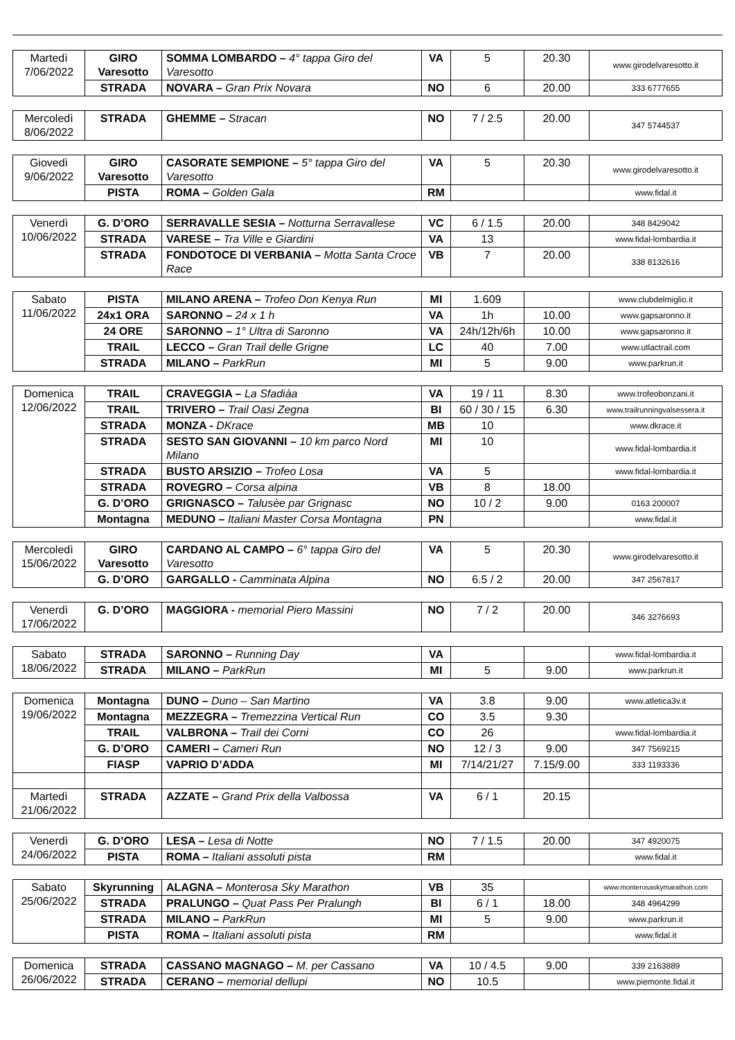| Martedì 7/06/2022 | GIRO Varesotto | SOMMA LOMBARDO – 4° tappa Giro del Varesotto | VA | 5 | 20.30 | www.girodelvaresotto.it |
| | STRADA | NOVARA – Gran Prix Novara | NO | 6 | 20.00 | 333 6777655 |
| Mercoledì 8/06/2022 | STRADA | GHEMME – Stracan | NO | 7 / 2.5 | 20.00 | 347 5744537 |
| Giovedì 9/06/2022 | GIRO Varesotto | CASORATE SEMPIONE – 5° tappa Giro del Varesotto | VA | 5 | 20.30 | www.girodelvaresotto.it |
| | PISTA | ROMA – Golden Gala | RM | | | www.fidal.it |
| Venerdì 10/06/2022 | G. D’ORO | SERRAVALLE SESIA – Notturna Serravallese | VC | 6 / 1.5 | 20.00 | 348 8429042 |
| | STRADA | VARESE – Tra Ville e Giardini | VA | 13 | | www.fidal-lombardia.it |
| | STRADA | FONDOTOCE DI VERBANIA – Motta Santa Croce Race | VB | 7 | 20.00 | 338 8132616 |
| Sabato 11/06/2022 | PISTA | MILANO ARENA – Trofeo Don Kenya Run | MI | 1.609 | | www.clubdelmiglio.it |
| | 24x1 ORA | SARONNO – 24 x 1 h | VA | 1h | 10.00 | www.gapsaronno.it |
| | 24 ORE | SARONNO – 1° Ultra di Saronno | VA | 24h/12h/6h | 10.00 | www.gapsaronno.it |
| | TRAIL | LECCO – Gran Trail delle Grigne | LC | 40 | 7.00 | www.utlactrail.com |
| | STRADA | MILANO – ParkRun | MI | 5 | 9.00 | www.parkrun.it |
| Domenica 12/06/2022 | TRAIL | CRAVEGGIA – La Sfadiàa | VA | 19 / 11 | 8.30 | www.trofeobonzani.it |
| | TRAIL | TRIVERO – Trail Oasi Zegna | BI | 60 / 30 / 15 | 6.30 | www.trailrunningvalsessera.it |
| | STRADA | MONZA - DKrace | MB | 10 | | www.dkrace.it |
| | STRADA | SESTO SAN GIOVANNI – 10 km parco Nord Milano | MI | 10 | | www.fidal-lombardia.it |
| | STRADA | BUSTO ARSIZIO – Trofeo Losa | VA | 5 | | www.fidal-lombardia.it |
| | STRADA | ROVEGRO – Corsa alpina | VB | 8 | 18.00 | |
| | G. D’ORO | GRIGNASCO – Talusèe par Grignasc | NO | 10 / 2 | 9.00 | 0163 200007 |
| | Montagna | MEDUNO – Italiani Master Corsa Montagna | PN | | | www.fidal.it |
| Mercoledì 15/06/2022 | GIRO Varesotto | CARDANO AL CAMPO – 6° tappa Giro del Varesotto | VA | 5 | 20.30 | www.girodelvaresotto.it |
| | G. D’ORO | GARGALLO - Camminata Alpina | NO | 6.5 / 2 | 20.00 | 347 2567817 |
| Venerdì 17/06/2022 | G. D’ORO | MAGGIORA - memorial Piero Massini | NO | 7 / 2 | 20.00 | 346 3276693 |
| Sabato 18/06/2022 | STRADA | SARONNO – Running Day | VA | | | www.fidal-lombardia.it |
| | STRADA | MILANO – ParkRun | MI | 5 | 9.00 | www.parkrun.it |
| Domenica 19/06/2022 | Montagna | DUNO – Duno – San Martino | VA | 3.8 | 9.00 | www.atletica3v.it |
| | Montagna | MEZZEGRA – Tremezzina Vertical Run | CO | 3.5 | 9.30 | |
| | TRAIL | VALBRONA – Trail dei Corni | CO | 26 | | www.fidal-lombardia.it |
| | G. D’ORO | CAMERI – Cameri Run | NO | 12 / 3 | 9.00 | 347 7569215 |
| | FIASP | VAPRIO D’ADDA | MI | 7/14/21/27 | 7.15/9.00 | 333 1193336 |
| Martedì 21/06/2022 | STRADA | AZZATE – Grand Prix della Valbossa | VA | 6 / 1 | 20.15 | |
| Venerdì 24/06/2022 | G. D’ORO | LESA – Lesa di Notte | NO | 7 / 1.5 | 20.00 | 347 4920075 |
| | PISTA | ROMA – Italiani assoluti pista | RM | | | www.fidal.it |
| Sabato 25/06/2022 | Skyrunning | ALAGNA – Monterosa Sky Marathon | VB | 35 | | www.monterosaskymarathon.com |
| | STRADA | PRALUNGO – Quat Pass Per Pralungh | BI | 6 / 1 | 18.00 | 348 4964299 |
| | STRADA | MILANO – ParkRun | MI | 5 | 9.00 | www.parkrun.it |
| | PISTA | ROMA – Italiani assoluti pista | RM | | | www.fidal.it |
| Domenica 26/06/2022 | STRADA | CASSANO MAGNAGO – M. per Cassano | VA | 10 / 4.5 | 9.00 | 339 2163889 |
| | STRADA | CERANO – memorial dellupi | NO | 10.5 | | www.piemonte.fidal.it |